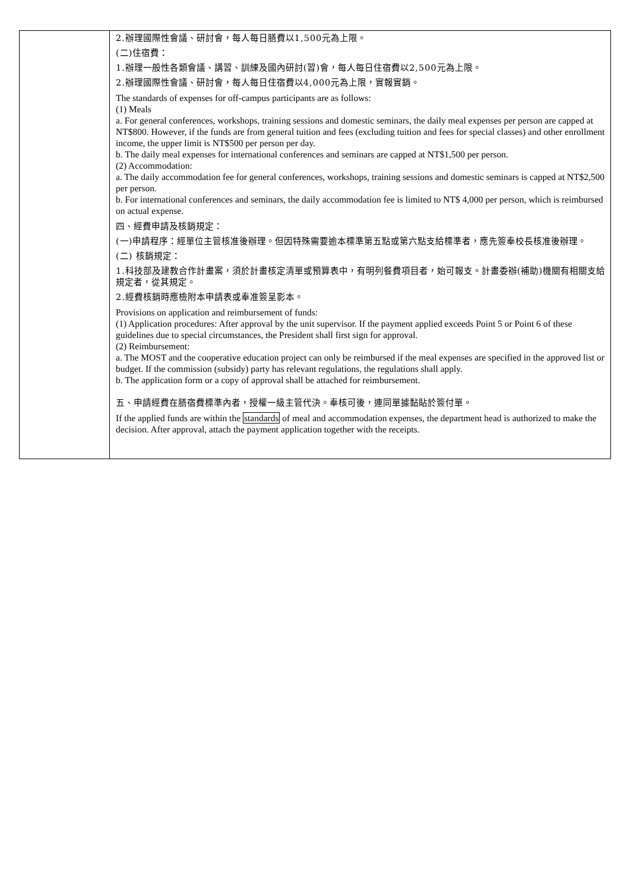| | 2.辦理國際性會議、研討會，每人每日膳費以1,500元為上限。 (二)住宿費： 1.辦理一般性各類會議、講習、訓練及國內研討(習)會，每人每日住宿費以2,500元為上限。 2.辦理國際性會議、研討會，每人每日住宿費以4,000元為上限，實報實銷。 The standards of expenses for off-campus participants are as follows: (1) Meals a. For general conferences, workshops, training sessions and domestic seminars, the daily meal expenses per person are capped at NT$800. However, if the funds are from general tuition and fees (excluding tuition and fees for special classes) and other enrollment income, the upper limit is NT$500 per person per day. b. The daily meal expenses for international conferences and seminars are capped at NT$1,500 per person. (2) Accommodation: a. The daily accommodation fee for general conferences, workshops, training sessions and domestic seminars is capped at NT$2,500 per person. b. For international conferences and seminars, the daily accommodation fee is limited to NT$ 4,000 per person, which is reimbursed on actual expense. 四、經費申請及核銷規定： (一)申請程序：經單位主管核准後辦理。但因特殊需要逾本標準第五點或第六點支給標準者，應先簽奉校長核准後辦理。 (二) 核銷規定： 1.科技部及建教合作計畫案，須於計畫核定清單或預算表中，有明列餐費項目者，始可報支。計畫委辦(補助)機關有相關支給規定者，從其規定。 2.經費核銷時應檢附本申請表或奉准簽呈影本。 Provisions on application and reimbursement of funds: (1) Application procedures: After approval by the unit supervisor. If the payment applied exceeds Point 5 or Point 6 of these guidelines due to special circumstances, the President shall first sign for approval. (2) Reimbursement: a. The MOST and the cooperative education project can only be reimbursed if the meal expenses are specified in the approved list or budget. If the commission (subsidy) party has relevant regulations, the regulations shall apply. b. The application form or a copy of approval shall be attached for reimbursement. 五、申請經費在膳宿費標準內者，授權一級主管代決。奉核可後，連同單據黏貼於簽付單。 If the applied funds are within the standards of meal and accommodation expenses, the department head is authorized to make the decision. After approval, attach the payment application together with the receipts. |